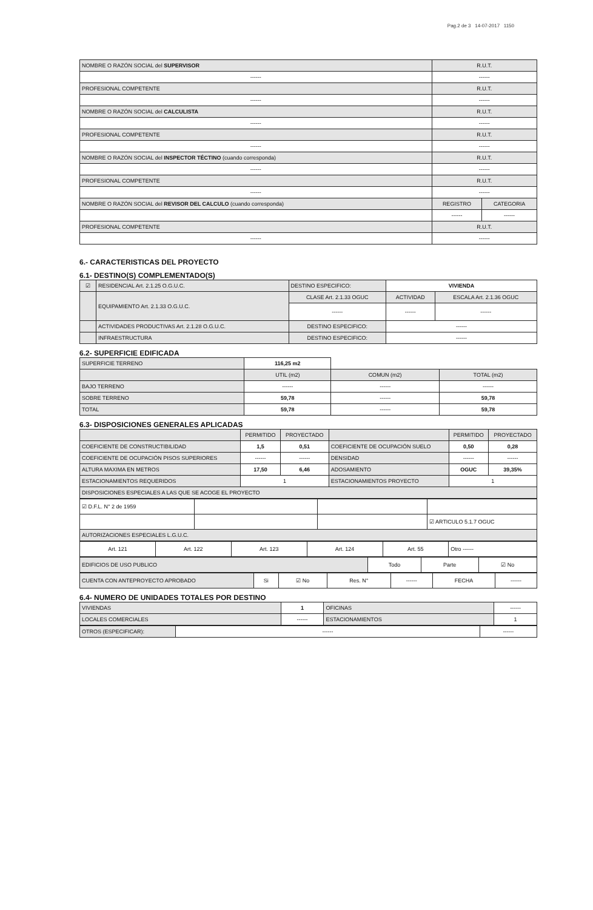Pag.2 de 3 14-07-2017 1150
| NOMBRE O RAZÓN SOCIAL del SUPERVISOR | R.U.T. | |
| ------ | ------ | |
| PROFESIONAL COMPETENTE | R.U.T. | |
| ------ | ------ | |
| NOMBRE O RAZÓN SOCIAL del CALCULISTA | R.U.T. | |
| ------ | ------ | |
| PROFESIONAL COMPETENTE | R.U.T. | |
| ------ | ------ | |
| NOMBRE O RAZÓN SOCIAL del INSPECTOR TÉCTINO (cuando corresponda) | R.U.T. | |
| ------ | ------ | |
| PROFESIONAL COMPETENTE | R.U.T. | |
| ------ | ------ | |
| NOMBRE O RAZÓN SOCIAL del REVISOR DEL CALCULO (cuando corresponda) | REGISTRO | CATEGORIA |
| | ------ | ------ |
| PROFESIONAL COMPETENTE | R.U.T. | |
| ------ | ------ | |
6.- CARACTERISTICAS DEL PROYECTO
6.1- DESTINO(S) COMPLEMENTADO(S)
| ☑ | RESIDENCIAL Art. 2.1.25 O.G.U.C. | DESTINO ESPECIFICO: | VIVIENDA | | |
| | EQUIPAMIENTO Art. 2.1.33 O.G.U.C. | CLASE Art. 2.1.33 OGUC | | ACTIVIDAD | ESCALA Art. 2.1.36 OGUC |
| | | ------ | | ------ | ------ |
| | ACTIVIDADES PRODUCTIVAS Art. 2.1.28 O.G.U.C. | DESTINO ESPECIFICO: | ------ | | |
| | INFRAESTRUCTURA | DESTINO ESPECIFICO: | ------ | | |
6.2- SUPERFICIE EDIFICADA
| SUPERFICIE TERRENO | 116,25 m2 | | |
| | UTIL (m2) | COMUN (m2) | TOTAL (m2) |
| BAJO TERRENO | ------ | ------ | ------ |
| SOBRE TERRENO | 59,78 | ------ | 59,78 |
| TOTAL | 59,78 | ------ | 59,78 |
6.3- DISPOSICIONES GENERALES APLICADAS
| | PERMITIDO | PROYECTADO | | PERMITIDO | PROYECTADO |
| COEFICIENTE DE CONSTRUCTIBILIDAD | 1,5 | 0,51 | COEFICIENTE DE OCUPACIÓN SUELO | 0,50 | 0,28 |
| COEFICIENTE DE OCUPACIÓN PISOS SUPERIORES | ------ | ------ | DENSIDAD | ------ | ------ |
| ALTURA MAXIMA EN METROS | 17,50 | 6,46 | ADOSAMIENTO | OGUC | 39,35% |
| ESTACIONAMIENTOS REQUERIDOS | 1 | | ESTACIONAMIENTOS PROYECTO | 1 | |
| DISPOSICIONES ESPECIALES A LAS QUE SE ACOGE EL PROYECTO | | | | | |
| ☑ D.F.L. N° 2 de 1959 | | | |
| | | | ☑ ARTICULO 5.1.7 OGUC |
| AUTORIZACIONES ESPECIALES L.G.U.C. | | | |
| Art. 121 | Art. 122 | Art. 123 | Art. 124 | Art. 55 | Otro ------ |
| EDIFICIOS DE USO PUBLICO | Todo | Parte | ☑ No |
| CUENTA CON ANTEPROYECTO APROBADO | Si | ☑ No | Res. N° | ------ | FECHA | ------ |
6.4- NUMERO DE UNIDADES TOTALES POR DESTINO
| VIVIENDAS | 1 | OFICINAS | ------ |
| LOCALES COMERCIALES | ------ | ESTACIONAMIENTOS | 1 |
| OTROS (ESPECIFICAR): | ------ | ------ |